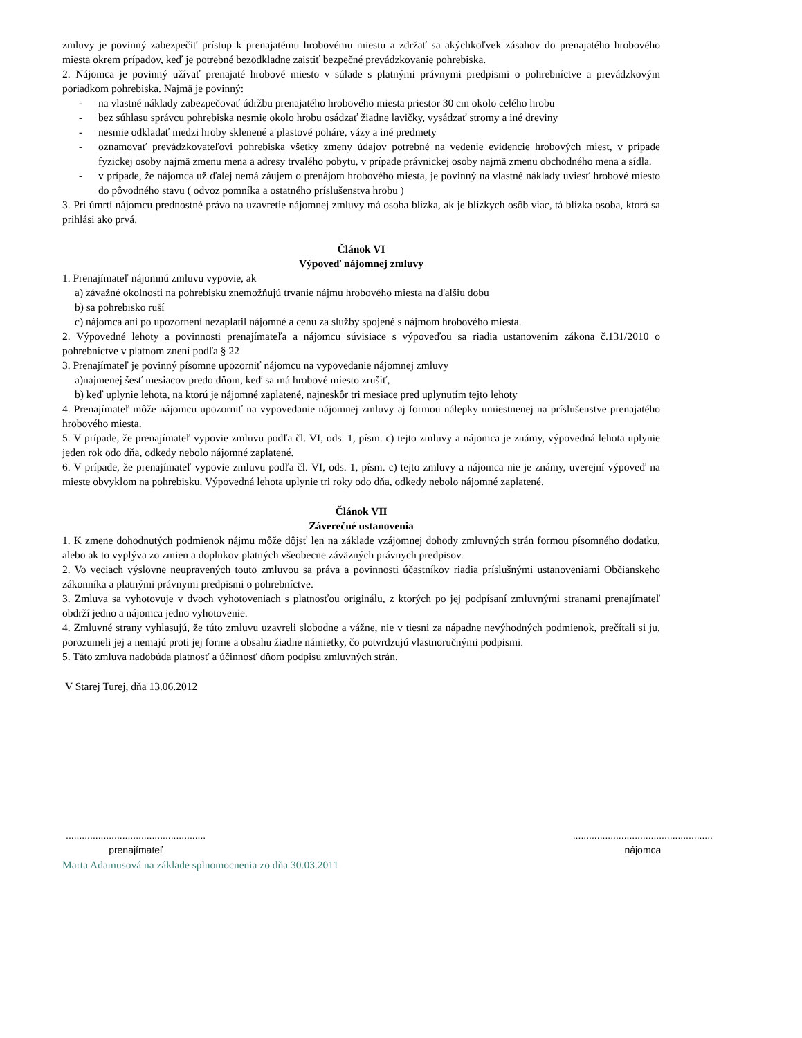zmluvy je povinný zabezpečiť prístup k prenajatému hrobovému miestu a zdržať sa akýchkoľvek zásahov do prenajatého hrobového miesta okrem prípadov, keď je potrebné bezodkladne zaistiť bezpečné prevádzkovanie pohrebiska.
2. Nájomca je povinný užívať prenajaté hrobové miesto v súlade s platnými právnymi predpismi o pohrebníctve a prevádzkovým poriadkom pohrebiska. Najmä je povinný:
- na vlastné náklady zabezpečovať údržbu prenajatého hrobového miesta priestor 30 cm okolo celého hrobu
- bez súhlasu správcu pohrebiska nesmie okolo hrobu osádzať žiadne lavičky, vysádzať stromy a iné dreviny
- nesmie odkladať medzi hroby sklenené a plastové poháre, vázy a iné predmety
- oznamovať prevádzkovateľovi pohrebiska všetky zmeny údajov potrebné na vedenie evidencie hrobových miest, v prípade fyzickej osoby najmä zmenu mena a adresy trvalého pobytu, v prípade právnickej osoby najmä zmenu obchodného mena a sídla.
- v prípade, že nájomca už ďalej nemá záujem o prenájom hrobového miesta, je povinný na vlastné náklady uviesť hrobové miesto do pôvodného stavu ( odvoz pomníka a ostatného príslušenstva hrobu )
3. Pri úmrtí nájomcu prednostné právo na uzavretie nájomnej zmluvy má osoba blízka, ak je blízkych osôb viac, tá blízka osoba, ktorá sa prihlási ako prvá.
Článok VI
Výpoveď nájomnej zmluvy
1. Prenajímateľ nájomnú zmluvu vypovie, ak
a) závažné okolnosti na pohrebisku znemožňujú trvanie nájmu hrobového miesta na ďalšiu dobu
b) sa pohrebisko ruší
c) nájomca ani po upozornení nezaplatil nájomné a cenu za služby spojené s nájmom hrobového miesta.
2. Výpovedné lehoty a povinnosti prenajímateľa a nájomcu súvisiace s výpoveďou sa riadia ustanovením zákona č.131/2010 o pohrebníctve v platnom znení podľa § 22
3. Prenajímateľ je povinný písomne upozorniť nájomcu na vypovedanie nájomnej zmluvy
a)najmenej šesť mesiacov predo dňom, keď sa má hrobové miesto zrušiť,
b) keď uplynie lehota, na ktorú je nájomné zaplatené, najneskôr tri mesiace pred uplynutím tejto lehoty
4. Prenajímateľ môže nájomcu upozorniť na vypovedanie nájomnej zmluvy aj formou nálepky umiestnenej na príslušenstve prenajatého hrobového miesta.
5. V prípade, že prenajímateľ vypovie zmluvu podľa čl. VI, ods. 1, písm. c) tejto zmluvy a nájomca je známy, výpovedná lehota uplynie jeden rok odo dňa, odkedy nebolo nájomné zaplatené.
6. V prípade, že prenajímateľ vypovie zmluvu podľa čl. VI, ods. 1, písm. c) tejto zmluvy a nájomca nie je známy, uverejní výpoveď na mieste obvyklom na pohrebisku. Výpovedná lehota uplynie tri roky odo dňa, odkedy nebolo nájomné zaplatené.
Článok VII
Záverečné ustanovenia
1. K zmene dohodnutých podmienok nájmu môže dôjsť len na základe vzájomnej dohody zmluvných strán formou písomného dodatku, alebo ak to vyplýva zo zmien a doplnkov platných všeobecne záväzných právnych predpisov.
2. Vo veciach výslovne neupravených touto zmluvou sa práva a povinnosti účastníkov riadia príslušnými ustanoveniami Občianskeho zákonníka a platnými právnymi predpismi o pohrebníctve.
3. Zmluva sa vyhotovuje v dvoch vyhotoveniach s platnosťou originálu, z ktorých po jej podpísaní zmluvnými stranami prenajímateľ obdrží jedno a nájomca jedno vyhotovenie.
4. Zmluvné strany vyhlasujú, že túto zmluvu uzavreli slobodne a vážne, nie v tiesni za nápadne nevýhodných podmienok, prečítali si ju, porozumeli jej a nemajú proti jej forme a obsahu žiadne námietky, čo potvrdzujú vlastnoručnými podpismi.
5. Táto zmluva nadobúda platnosť a účinnosť dňom podpisu zmluvných strán.
V Starej Turej, dňa 13.06.2012
....................................................
prenajímateľ
....................................................
nájomca
Marta Adamusová na základe splnomocnenia zo dňa 30.03.2011